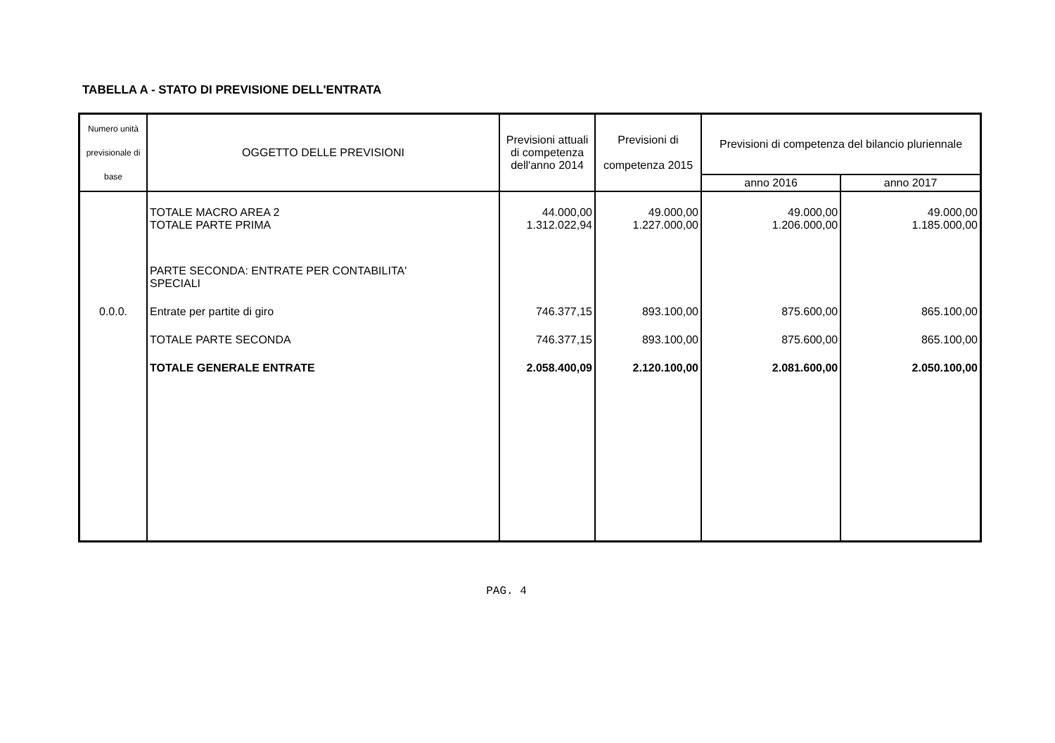TABELLA A - STATO DI PREVISIONE DELL'ENTRATA
| Numero unità previsionale di base | OGGETTO DELLE PREVISIONI | Previsioni attuali di competenza dell'anno 2014 | Previsioni di competenza 2015 | Previsioni di competenza del bilancio pluriennale | |
| --- | --- | --- | --- | --- | --- |
| | | | | anno 2016 | anno 2017 |
| | TOTALE MACRO AREA 2 TOTALE PARTE PRIMA | 44.000,00 1.312.022,94 | 49.000,00 1.227.000,00 | 49.000,00 1.206.000,00 | 49.000,00 1.185.000,00 |
| | PARTE SECONDA: ENTRATE PER CONTABILITA' SPECIALI | | | | |
| 0.0.0. | Entrate per partite di giro | 746.377,15 | 893.100,00 | 875.600,00 | 865.100,00 |
| | TOTALE PARTE SECONDA | 746.377,15 | 893.100,00 | 875.600,00 | 865.100,00 |
| | TOTALE GENERALE ENTRATE | 2.058.400,09 | 2.120.100,00 | 2.081.600,00 | 2.050.100,00 |
PAG. 4